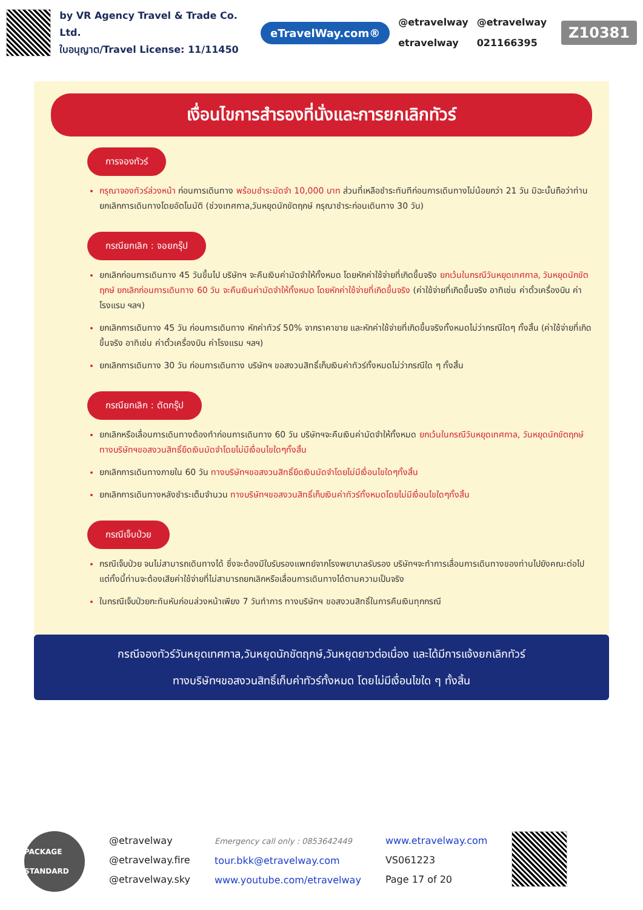by VR Agency Travel & Trade Co. Ltd.
ใบอนุญาต/Travel License: 11/11450
eTravelWay.com®
@etravelway
etravelway
@etravelway
021166395
Z10381
เงื่อนไขการสำรองที่นั่งและการยกเลิกทัวร์
การจองทัวร์
กรุณาจองทัวร์ล่วงหน้า ก่อนการเดินทาง พร้อมชำระมัดจำ 10,000 บาท ส่วนที่เหลือชำระทันทีก่อนการเดินทางไม่น้อยกว่า 21 วัน มิฉะนั้นถือว่าท่านยกเลิกการเดินทางโดยอัตโนมัติ (ช่วงเทศกาล,วันหยุดนักขัตฤกษ์ กรุณาชำระก่อนเดินทาง 30 วัน)
กรณียกเลิก : จอยกรุ๊ป
ยกเลิกก่อนการเดินทาง 45 วันขึ้นไป บริษัทฯ จะคืนเงินค่ามัดจำให้ทั้งหมด โดยหักค่าใช้จ่ายที่เกิดขึ้นจริง ยกเว้นในกรณีวันหยุดเทศกาล, วันหยุดนักขัตฤกษ์ ยกเลิกก่อนการเดินทาง 60 วัน จะคืนเงินค่ามัดจำให้ทั้งหมด โดยหักค่าใช้จ่ายที่เกิดขึ้นจริง (ค่าใช้จ่ายที่เกิดขึ้นจริง อาทิเช่น ค่าตั๋วเครื่องบิน ค่าโรงแรม ฯลฯ)
ยกเลิกการเดินทาง 45 วัน ก่อนการเดินทาง หักค่าทัวร์ 50% จากราคาขาย และหักค่าใช้จ่ายที่เกิดขึ้นจริงทั้งหมดไม่ว่ากรณีใดๆ ทั้งสิ้น (ค่าใช้จ่ายที่เกิดขึ้นจริง อาทิเช่น ค่าตั๋วเครื่องบิน ค่าโรงแรม ฯลฯ)
ยกเลิกการเดินทาง 30 วัน ก่อนการเดินทาง บริษัทฯ ขอสงวนสิทธิ์เก็บเงินค่าทัวร์ทั้งหมดไม่ว่ากรณีใด ๆ ทั้งสิ้น
กรณียกเลิก : ตัดกรุ๊ป
ยกเลิกหรือเลื่อนการเดินทางต้องทำก่อนการเดินทาง 60 วัน บริษัทฯจะคืนเงินค่ามัดจำให้ทั้งหมด ยกเว้นในกรณีวันหยุดเทศกาล, วันหยุดนักขัตฤกษ์ ทางบริษัทฯขอสงวนสิทธิ์ยึดเงินมัดจำโดยไม่มีเงื่อนไขใดๆทั้งสิ้น
ยกเลิกการเดินทางภายใน 60 วัน ทางบริษัทฯขอสงวนสิทธิ์ยึดเงินมัดจำโดยไม่มีเงื่อนไขใดๆทั้งสิ้น
ยกเลิกการเดินทางหลังชำระเต็มจำนวน ทางบริษัทฯขอสงวนสิทธิ์เก็บเงินค่าทัวร์ทั้งหมดโดยไม่มีเงื่อนไขใดๆทั้งสิ้น
กรณีเจ็บป่วย
กรณีเจ็บป่วย จนไม่สามารถเดินทางได้ ซึ่งจะต้องมีใบรับรองแพทย์จากโรงพยาบาลรับรอง บริษัทฯจะทำการเลื่อนการเดินทางของท่านไปยังคณะต่อไป แต่ทั้งนี้ท่านจะต้องเสียค่าใช้จ่ายที่ไม่สามารถยกเลิกหรือเลื่อนการเดินทางได้ตามความเป็นจริง
ในกรณีเจ็บป่วยกะทันหันก่อนล่วงหน้าเพียง 7 วันทำการ ทางบริษัทฯ ขอสงวนสิทธิ์ในการคืนเงินทุกกรณี
กรณีจองทัวร์วันหยุดเทศกาล,วันหยุดนักขัตฤกษ์,วันหยุดยาวต่อเนื่อง และได้มีการแจ้งยกเลิกทัวร์
ทางบริษัทฯขอสงวนสิทธิ์เก็บค่าทัวร์ทั้งหมด โดยไม่มีเงื่อนไขใด ๆ ทั้งสิ้น
PACKAGE STANDARD
@etravelway
@etravelway.fire
@etravelway.sky
Emergency call only : 0853642449
tour.bkk@etravelway.com
www.youtube.com/etravelway
www.etravelway.com
VS061223
Page 17 of 20